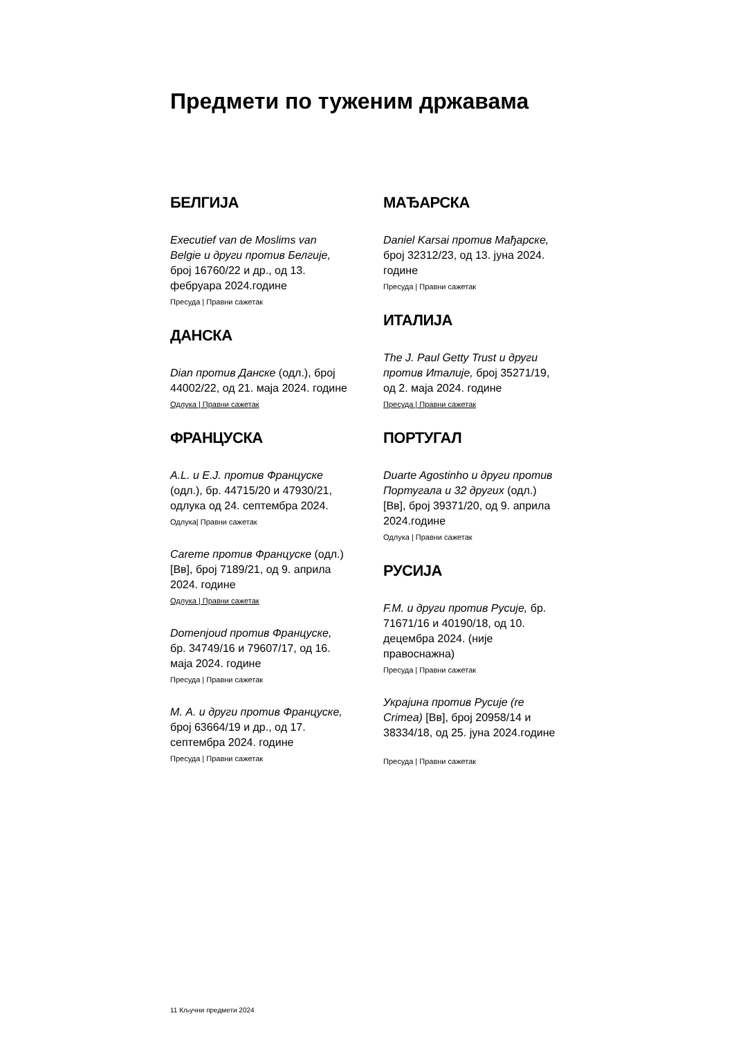Предмети по туженим државама
БЕЛГИЈА
Executief van de Moslims van Belgie и други против Белгије, број 16760/22 и др., од 13. фебруара 2024.године
Пресуда | Правни сажетак
ДАНСКА
Dian против Данске (одл.), број 44002/22, од 21. маја 2024. године
Одлука | Правни сажетак
ФРАНЦУСКА
A.L. и E.J. против Француске (одл.), бр. 44715/20 и 47930/21, одлука од 24. септембра 2024.
Одлука| Правни сажетак
Careme против Француске (одл.) [Вв], број 7189/21, од 9. априла 2024. године
Одлука | Правни сажетак
Domenjoud против Француске, бр. 34749/16 и 79607/17, од 16. маја 2024. године
Пресуда | Правни сажетак
М. А. и други против Француске, број 63664/19 и др., од 17. септембра 2024. године
Пресуда | Правни сажетак
МАЂАРСКА
Daniel Karsai против Мађарске, број 32312/23, од 13. јуна 2024. године
Пресуда | Правни сажетак
ИТАЛИЈА
The J. Paul Getty Trust и други против Италије, број 35271/19, од 2. маја 2024. године
Пресуда | Правни сажетак
ПОРТУГАЛ
Duarte Agostinho и други против Португала и 32 других (одл.) [Вв], број 39371/20, од 9. априла 2024.године
Одлука | Правни сажетак
РУСИЈА
F.M. и други против Русије, бр. 71671/16 и 40190/18, од 10. децембра 2024. (није правоснажна)
Пресуда | Правни сажетак
Украјина против Русије (re Crimea) [Вв], број 20958/14 и 38334/18, од 25. јуна 2024.године
Пресуда | Правни сажетак
11 Кључни предмети 2024